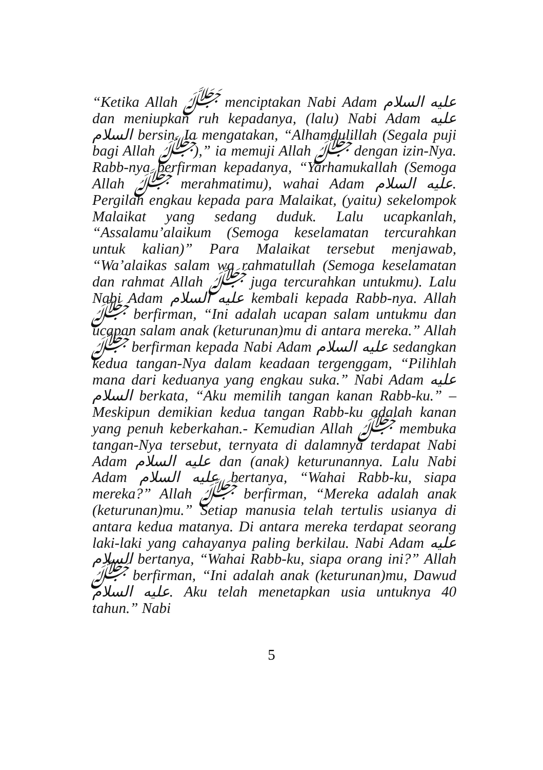“Ketika Allah ﷻ menciptakan Nabi Adam عليه السلام dan meniupkan ruh kepadanya, (lalu) Nabi Adam عليه السلام bersin. Ia mengatakan, “Alhamdulillah (Segala puji bagi Allah ﷻ),” ia memuji Allah ﷻ dengan izin-Nya. Rabb-nya berfirman kepadanya, “Yarhamukallah (Semoga Allah ﷻ merahmatimu), wahai Adam عليه السلام. Pergilah engkau kepada para Malaikat, (yaitu) sekelompok Malaikat yang sedang duduk. Lalu ucapkanlah, “Assalamu’alaikum (Semoga keselamatan tercurahkan untuk kalian)” Para Malaikat tersebut menjawab, “Wa’alaikas salam wa rahmatullah (Semoga keselamatan dan rahmat Allah ﷻ juga tercurahkan untukmu). Lalu Nabi Adam عليه السلام kembali kepada Rabb-nya. Allah ﷻ berfirman, “Ini adalah ucapan salam untukmu dan ucapan salam anak (keturunan)mu di antara mereka.” Allah ﷻ berfirman kepada Nabi Adam عليه السلام sedangkan kedua tangan-Nya dalam keadaan tergenggam, “Pilihlah mana dari keduanya yang engkau suka.” Nabi Adam عليه السلام berkata, “Aku memilih tangan kanan Rabb-ku.” – Meskipun demikian kedua tangan Rabb-ku adalah kanan yang penuh keberkahan.- Kemudian Allah ﷻ membuka tangan-Nya tersebut, ternyata di dalamnya terdapat Nabi Adam عليه السلام dan (anak) keturunannya. Lalu Nabi Adam عليه السلام bertanya, “Wahai Rabb-ku, siapa mereka?” Allah ﷻ berfirman, “Mereka adalah anak (keturunan)mu.” Setiap manusia telah tertulis usianya di antara kedua matanya. Di antara mereka terdapat seorang laki-laki yang cahayanya paling berkilau. Nabi Adam عليه السلام bertanya, “Wahai Rabb-ku, siapa orang ini?” Allah ﷻ berfirman, “Ini adalah anak (keturunan)mu, Dawud عليه السلام. Aku telah menetapkan usia untuknya 40 tahun.” Nabi
5